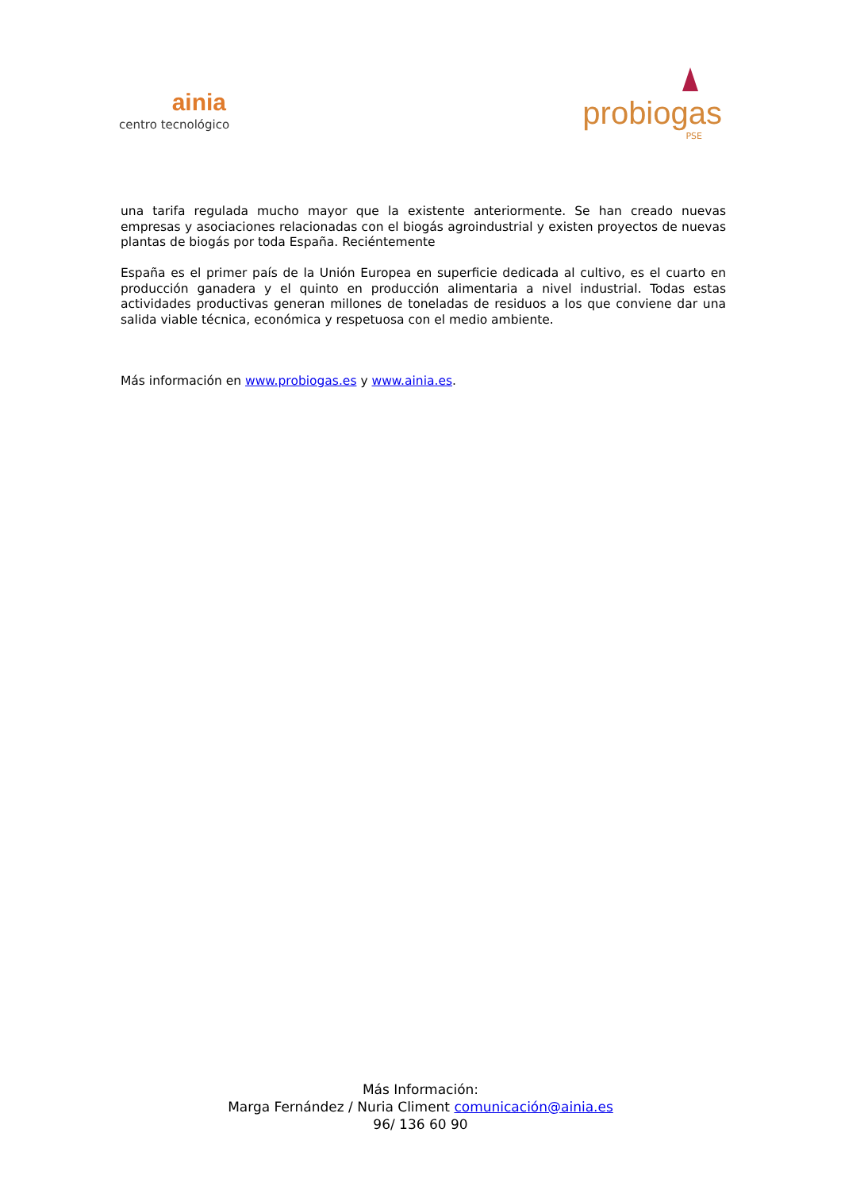ainia
centro tecnológico
probiogas
PSE
una tarifa regulada mucho mayor que la existente anteriormente. Se han creado nuevas empresas y asociaciones relacionadas con el biogás agroindustrial y existen proyectos de nuevas plantas de biogás por toda España. Reciéntemente
España es el primer país de la Unión Europea en superficie dedicada al cultivo, es el cuarto en producción ganadera y el quinto en producción alimentaria a nivel industrial. Todas estas actividades productivas generan millones de toneladas de residuos a los que conviene dar una salida viable técnica, económica y respetuosa con el medio ambiente.
Más información en www.probiogas.es y www.ainia.es.
Más Información:
Marga Fernández / Nuria Climent comunicación@ainia.es
96/ 136 60 90